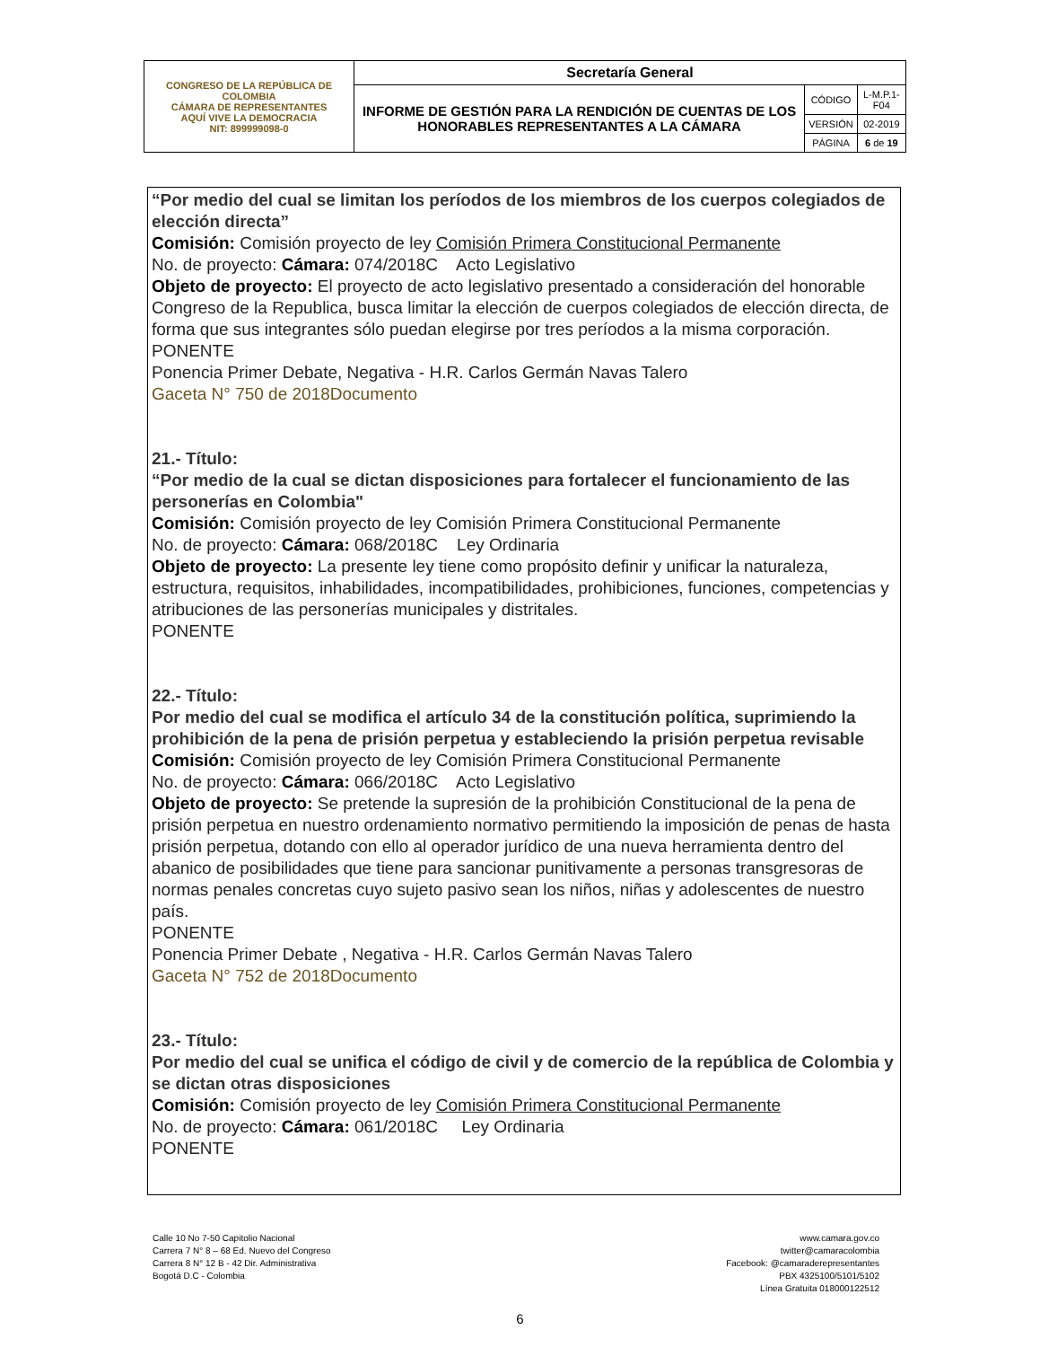| CONGRESO DE LA REPÚBLICA DE COLOMBIA CÁMARA DE REPRESENTANTES AQUÍ VIVE LA DEMOCRACIA NIT: 899999098-0 | Secretaría General | | |
| | INFORME DE GESTIÓN PARA LA RENDICIÓN DE CUENTAS DE LOS HONORABLES REPRESENTANTES A LA CÁMARA | CÓDIGO | L-M.P.1-F04 |
| | | VERSIÓN | 02-2019 |
| | | PÁGINA | 6 de 19 |
“Por medio del cual se limitan los períodos de los miembros de los cuerpos colegiados de elección directa”
Comisión: Comisión proyecto de ley Comisión Primera Constitucional Permanente
No. de proyecto: Cámara: 074/2018C Acto Legislativo
Objeto de proyecto: El proyecto de acto legislativo presentado a consideración del honorable Congreso de la Republica, busca limitar la elección de cuerpos colegiados de elección directa, de forma que sus integrantes sólo puedan elegirse por tres períodos a la misma corporación.
PONENTE
Ponencia Primer Debate, Negativa - H.R. Carlos Germán Navas Talero
Gaceta N° 750 de 2018Documento
21.- Título:
“Por medio de la cual se dictan disposiciones para fortalecer el funcionamiento de las personerías en Colombia"
Comisión: Comisión proyecto de ley Comisión Primera Constitucional Permanente
No. de proyecto: Cámara: 068/2018C Ley Ordinaria
Objeto de proyecto: La presente ley tiene como propósito definir y unificar la naturaleza, estructura, requisitos, inhabilidades, incompatibilidades, prohibiciones, funciones, competencias y atribuciones de las personerías municipales y distritales.
PONENTE
22.- Título:
Por medio del cual se modifica el artículo 34 de la constitución política, suprimiendo la prohibición de la pena de prisión perpetua y estableciendo la prisión perpetua revisable
Comisión: Comisión proyecto de ley Comisión Primera Constitucional Permanente
No. de proyecto: Cámara: 066/2018C Acto Legislativo
Objeto de proyecto: Se pretende la supresión de la prohibición Constitucional de la pena de prisión perpetua en nuestro ordenamiento normativo permitiendo la imposición de penas de hasta prisión perpetua, dotando con ello al operador jurídico de una nueva herramienta dentro del abanico de posibilidades que tiene para sancionar punitivamente a personas transgresoras de normas penales concretas cuyo sujeto pasivo sean los niños, niñas y adolescentes de nuestro país.
PONENTE
Ponencia Primer Debate , Negativa - H.R. Carlos Germán Navas Talero
Gaceta N° 752 de 2018Documento
23.- Título:
Por medio del cual se unifica el código de civil y de comercio de la república de Colombia y se dictan otras disposiciones
Comisión: Comisión proyecto de ley Comisión Primera Constitucional Permanente
No. de proyecto: Cámara: 061/2018C Ley Ordinaria
PONENTE
Calle 10 No 7-50 Capitolio Nacional
Carrera 7 N° 8 – 68 Ed. Nuevo del Congreso
Carrera 8 N° 12 B - 42 Dir. Administrativa
Bogotá D.C - Colombia
www.camara.gov.co
twitter@camaracolombia
Facebook: @camaraderepresentantes
PBX 4325100/5101/5102
Línea Gratuita 018000122512
6